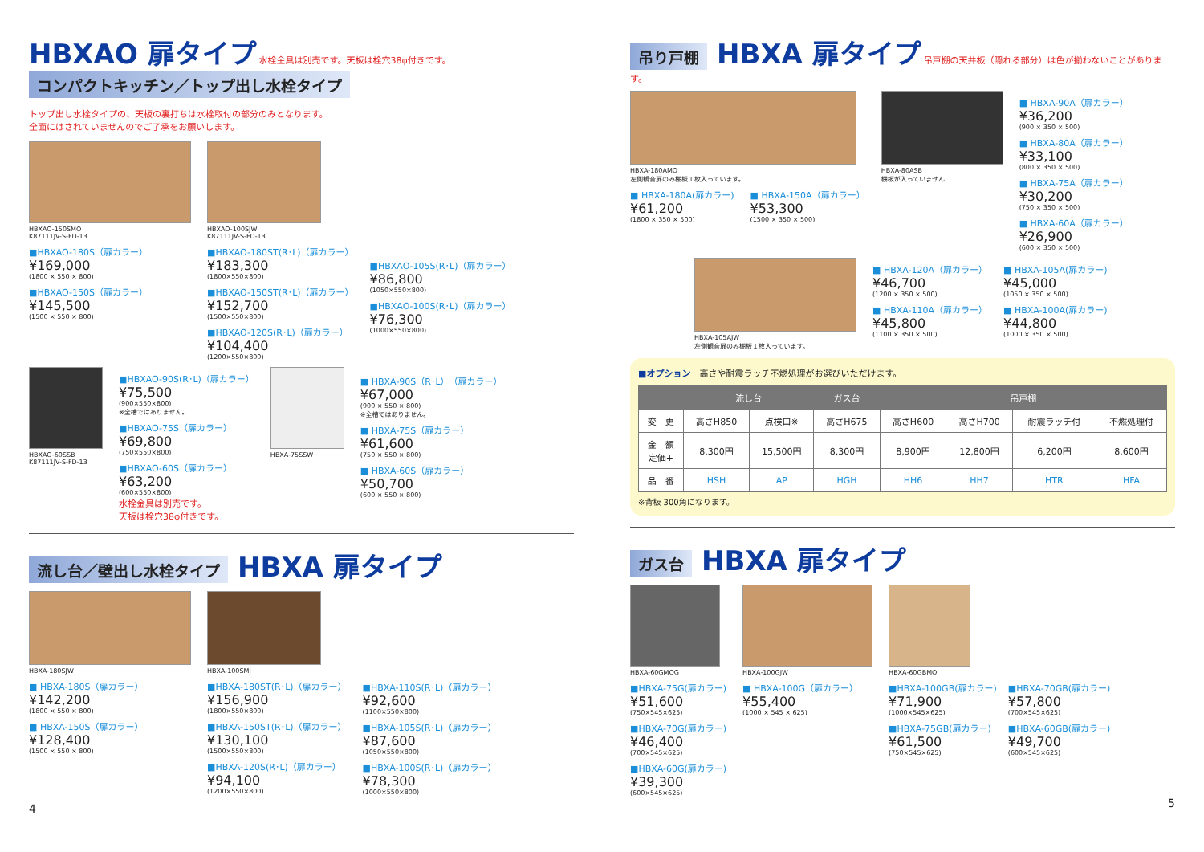HBXAO 扉タイプ
水栓金具は別売です。天板は栓穴38φ付きです。
コンパクトキッチン／トップ出し水栓タイプ
トップ出し水栓タイプの、天板の裏打ちは水栓取付の部分のみとなります。
全面にはされていませんのでご了承をお願いします。
HBXAO-150SMO
K87111JV-S-FD-13
■HBXAO-180S（扉カラー）
¥169,000
(1800 × 550 × 800)
■HBXAO-150S（扉カラー）
¥145,500
(1500 × 550 × 800)
HBXAO-100SJW
K87111JV-S-FD-13
■HBXAO-180ST(R･L)（扉カラー）
¥183,300
(1800×550×800)
■HBXAO-150ST(R･L)（扉カラー）
¥152,700
(1500×550×800)
■HBXAO-120S(R･L)（扉カラー）
¥104,400
(1200×550×800)
■HBXAO-105S(R･L)（扉カラー）
¥86,800
(1050×550×800)
■HBXAO-100S(R･L)（扉カラー）
¥76,300
(1000×550×800)
HBXAO-60SSB
K87111JV-S-FD-13
■HBXAO-90S(R･L)（扉カラー）
¥75,500
(900×550×800)
※全槽ではありません。
■HBXAO-75S（扉カラー）
¥69,800
(750×550×800)
■HBXAO-60S（扉カラー）
¥63,200
(600×550×800)
水栓金具は別売です。
天板は栓穴38φ付きです。
HBXA-75SSW
■ HBXA-90S（R･L）（扉カラー）
¥67,000
(900 × 550 × 800)
※全槽ではありません。
■ HBXA-75S（扉カラー）
¥61,600
(750 × 550 × 800)
■ HBXA-60S（扉カラー）
¥50,700
(600 × 550 × 800)
流し台／壁出し水栓タイプ
HBXA 扉タイプ
HBXA-180SJW
■ HBXA-180S（扉カラー）
¥142,200
(1800 × 550 × 800)
■ HBXA-150S（扉カラー）
¥128,400
(1500 × 550 × 800)
HBXA-100SMI
■HBXA-180ST(R･L)（扉カラー）
¥156,900
(1800×550×800)
■HBXA-150ST(R･L)（扉カラー）
¥130,100
(1500×550×800)
■HBXA-120S(R･L)（扉カラー）
¥94,100
(1200×550×800)
■HBXA-110S(R･L)（扉カラー）
¥92,600
(1100×550×800)
■HBXA-105S(R･L)（扉カラー）
¥87,600
(1050×550×800)
■HBXA-100S(R･L)（扉カラー）
¥78,300
(1000×550×800)
4
吊り戸棚
HBXA 扉タイプ
吊戸棚の天井板（隠れる部分）は色が揃わないことがあります。
HBXA-180AMO
左側観音扉のみ棚板１枚入っています。
■ HBXA-180A(扉カラー)
¥61,200
(1800 × 350 × 500)
■ HBXA-150A（扉カラー）
¥53,300
(1500 × 350 × 500)
HBXA-80ASB
棚板が入っていません
■ HBXA-90A（扉カラー）
¥36,200
(900 × 350 × 500)
■ HBXA-80A（扉カラー）
¥33,100
(800 × 350 × 500)
■ HBXA-75A（扉カラー）
¥30,200
(750 × 350 × 500)
■ HBXA-60A（扉カラー）
¥26,900
(600 × 350 × 500)
HBXA-105AJW
左側観音扉のみ棚板１枚入っています。
■ HBXA-120A（扉カラー）
¥46,700
(1200 × 350 × 500)
■ HBXA-110A（扉カラー）
¥45,800
(1100 × 350 × 500)
■ HBXA-105A(扉カラー)
¥45,000
(1050 × 350 × 500)
■ HBXA-100A(扉カラー)
¥44,800
(1000 × 350 × 500)
■オプション　高さや耐震ラッチ不燃処理がお選びいただけます。
| | 流し台 | | ガス台 | 吊戸棚 | | | |
| --- | --- | --- | --- | --- | --- | --- | --- |
| 変 更 | 高さH850 | 点検口※ | 高さH675 | 高さH600 | 高さH700 | 耐震ラッチ付 | 不燃処理付 |
| 金 額 定価+ | 8,300円 | 15,500円 | 8,300円 | 8,900円 | 12,800円 | 6,200円 | 8,600円 |
| 品 番 | HSH | AP | HGH | HH6 | HH7 | HTR | HFA |
※背板 300角になります。
ガス台
HBXA 扉タイプ
HBXA-60GMOG
■HBXA-75G(扉カラー)
¥51,600
(750×545×625)
■HBXA-70G(扉カラー)
¥46,400
(700×545×625)
■HBXA-60G(扉カラー)
¥39,300
(600×545×625)
HBXA-100GJW
■ HBXA-100G（扉カラー）
¥55,400
(1000 × 545 × 625)
HBXA-60GBMO
■HBXA-100GB(扉カラー)
¥71,900
(1000×545×625)
■HBXA-75GB(扉カラー)
¥61,500
(750×545×625)
■HBXA-70GB(扉カラー)
¥57,800
(700×545×625)
■HBXA-60GB(扉カラー)
¥49,700
(600×545×625)
5